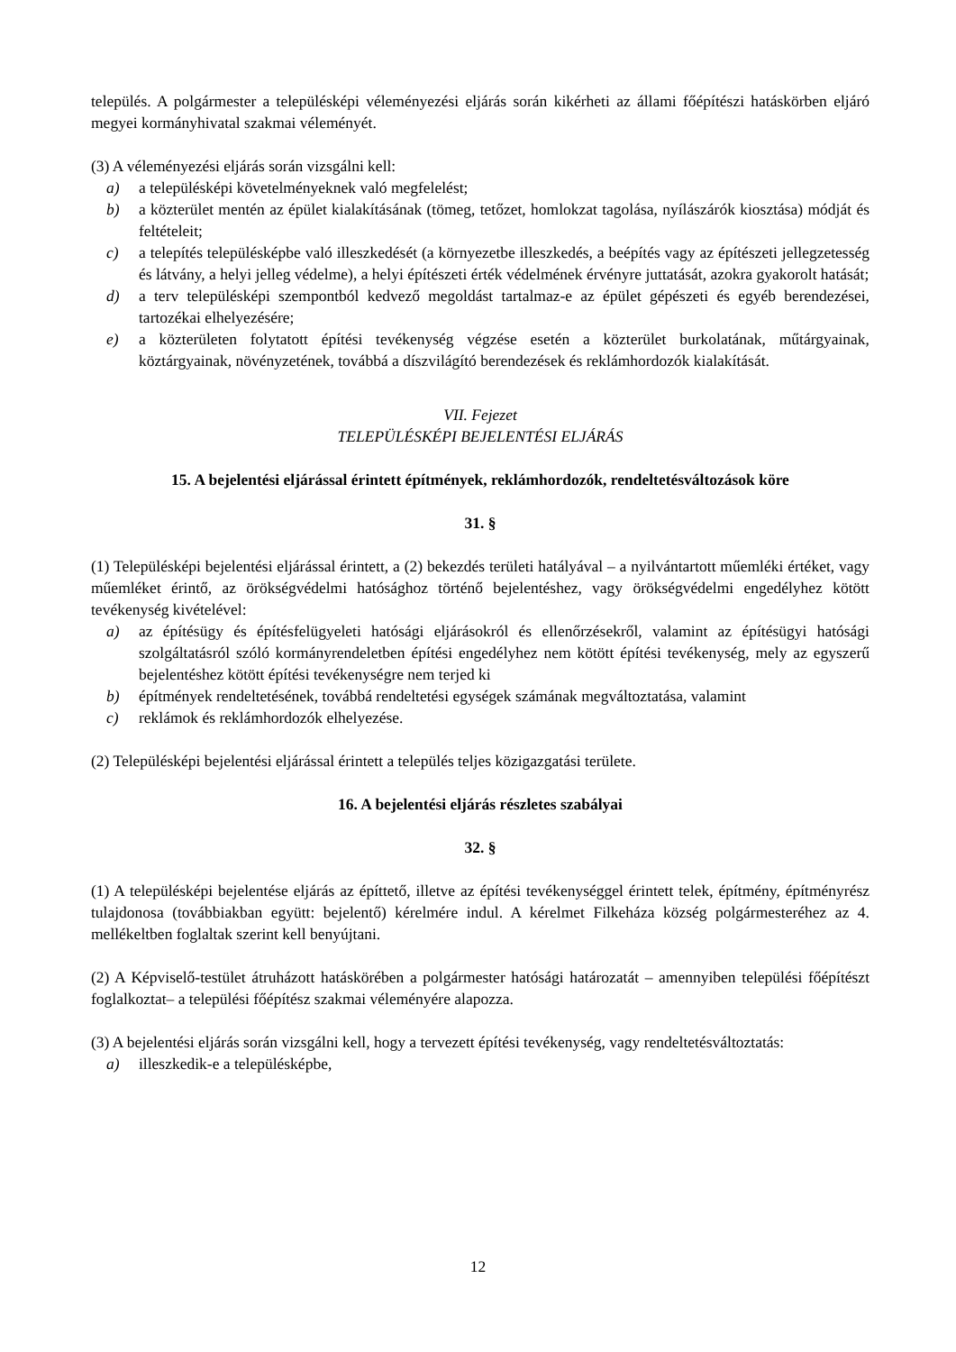település. A polgármester a településképi véleményezési eljárás során kikérheti az állami főépítészi hatáskörben eljáró megyei kormányhivatal szakmai véleményét.
(3) A véleményezési eljárás során vizsgálni kell:
a) a településképi követelményeknek való megfelelést;
b) a közterület mentén az épület kialakításának (tömeg, tetőzet, homlokzat tagolása, nyílászárók kiosztása) módját és feltételeit;
c) a telepítés településképbe való illeszkedését (a környezetbe illeszkedés, a beépítés vagy az építészeti jellegzetesség és látvány, a helyi jelleg védelme), a helyi építészeti érték védelmének érvényre juttatását, azokra gyakorolt hatását;
d) a terv településképi szempontból kedvező megoldást tartalmaz-e az épület gépészeti és egyéb berendezései, tartozékai elhelyezésére;
e) a közterületen folytatott építési tevékenység végzése esetén a közterület burkolatának, műtárgyainak, köztárgyainak, növényzetének, továbbá a díszvilágító berendezések és reklámhordozók kialakítását.
VII. Fejezet
TELEPÜLÉSKÉPI BEJELENTÉSI ELJÁRÁS
15. A bejelentési eljárással érintett építmények, reklámhordozók, rendeltetésváltozások köre
31. §
(1) Településképi bejelentési eljárással érintett, a (2) bekezdés területi hatályával – a nyilvántartott műemléki értéket, vagy műemléket érintő, az örökségvédelmi hatósághoz történő bejelentéshez, vagy örökségvédelmi engedélyhez kötött tevékenység kivételével:
a) az építésügy és építésfelügyeleti hatósági eljárásokról és ellenőrzésekről, valamint az építésügyi hatósági szolgáltatásról szóló kormányrendeletben építési engedélyhez nem kötött építési tevékenység, mely az egyszerű bejelentéshez kötött építési tevékenységre nem terjed ki
b) építmények rendeltetésének, továbbá rendeltetési egységek számának megváltoztatása, valamint
c) reklámok és reklámhordozók elhelyezése.
(2) Településképi bejelentési eljárással érintett a település teljes közigazgatási területe.
16. A bejelentési eljárás részletes szabályai
32. §
(1) A településképi bejelentése eljárás az építtető, illetve az építési tevékenységgel érintett telek, építmény, építményrész tulajdonosa (továbbiakban együtt: bejelentő) kérelmére indul. A kérelmet Filkeháza község polgármesteréhez az 4. mellékeltben foglaltak szerint kell benyújtani.
(2) A Képviselő-testület átruházott hatáskörében a polgármester hatósági határozatát – amennyiben települési főépítészt foglalkoztat– a települési főépítész szakmai véleményére alapozza.
(3) A bejelentési eljárás során vizsgálni kell, hogy a tervezett építési tevékenység, vagy rendeltetésváltoztatás:
a) illeszkedik-e a településképbe,
12